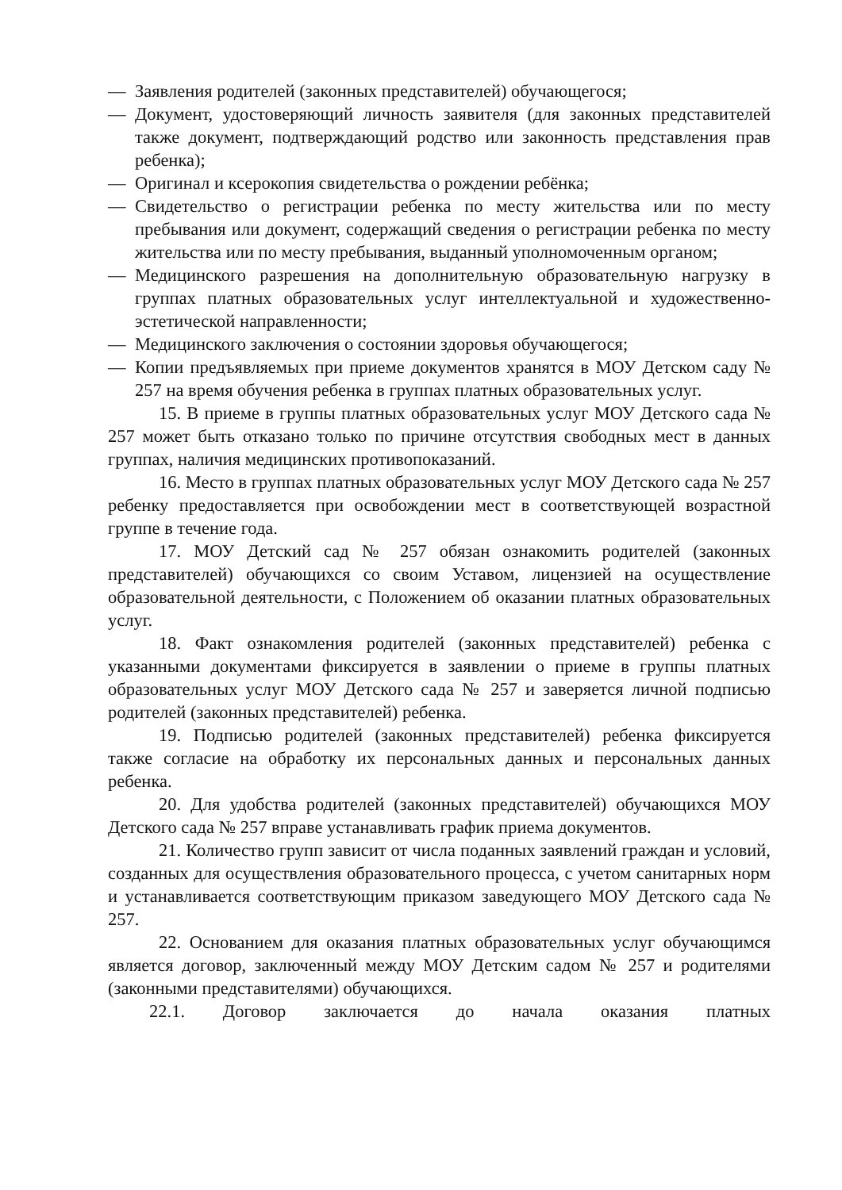— Заявления родителей (законных представителей) обучающегося;
— Документ, удостоверяющий личность заявителя (для законных представителей также документ, подтверждающий родство или законность представления прав ребенка);
— Оригинал и ксерокопия свидетельства о рождении ребёнка;
— Свидетельство о регистрации ребенка по месту жительства или по месту пребывания или документ, содержащий сведения о регистрации ребенка по месту жительства или по месту пребывания, выданный уполномоченным органом;
— Медицинского разрешения на дополнительную образовательную нагрузку в группах платных образовательных услуг интеллектуальной и художественно-эстетической направленности;
— Медицинского заключения о состоянии здоровья обучающегося;
— Копии предъявляемых при приеме документов хранятся в МОУ Детском саду № 257 на время обучения ребенка в группах платных образовательных услуг.
15. В приеме в группы платных образовательных услуг МОУ Детского сада № 257 может быть отказано только по причине отсутствия свободных мест в данных группах, наличия медицинских противопоказаний.
16. Место в группах платных образовательных услуг МОУ Детского сада № 257 ребенку предоставляется при освобождении мест в соответствующей возрастной группе в течение года.
17. МОУ Детский сад № 257 обязан ознакомить родителей (законных представителей) обучающихся со своим Уставом, лицензией на осуществление образовательной деятельности, с Положением об оказании платных образовательных услуг.
18. Факт ознакомления родителей (законных представителей) ребенка с указанными документами фиксируется в заявлении о приеме в группы платных образовательных услуг МОУ Детского сада № 257 и заверяется личной подписью родителей (законных представителей) ребенка.
19. Подписью родителей (законных представителей) ребенка фиксируется также согласие на обработку их персональных данных и персональных данных ребенка.
20. Для удобства родителей (законных представителей) обучающихся МОУ Детского сада № 257 вправе устанавливать график приема документов.
21. Количество групп зависит от числа поданных заявлений граждан и условий, созданных для осуществления образовательного процесса, с учетом санитарных норм и устанавливается соответствующим приказом заведующего МОУ Детского сада № 257.
22. Основанием для оказания платных образовательных услуг обучающимся является договор, заключенный между МОУ Детским садом № 257 и родителями (законными представителями) обучающихся.
22.1. Договор заключается до начала оказания платных